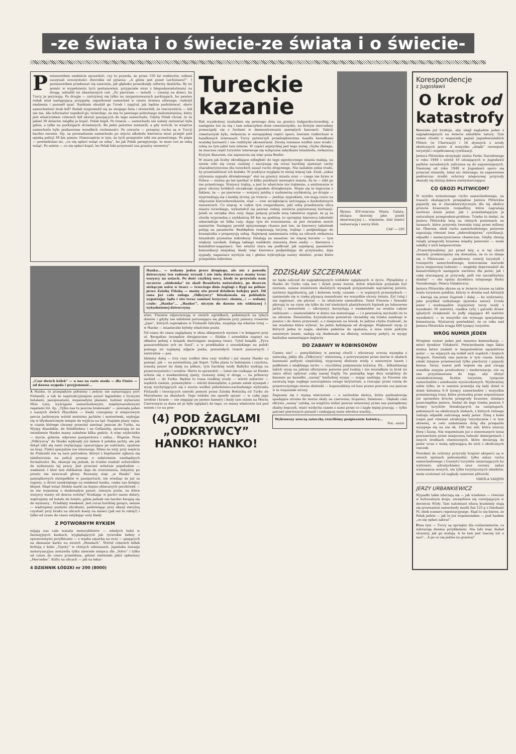-ze świata i o świecie-ze świata i o świecie-
Postanowiłem osobiście sprawdzić, czy to prawda, że przez 150 lat rozbiorów, sułtani zaczynali uroczystości dworskie od pytania: „A gdzie jest poseł Lechistanu?”. I postanowiłem przekonać się naocznie, jak głęboko przeniknęły reformy Atatürka. By mi pomóc w wypełnieniu tych postanowień, przyjaciele wraz z błogosławieństwami na drogę, udzielili mi zbawiennych rad. „Po pierwsze — mówili — uważaj na dzieci, bo Turcy je porywają. Po drugie — zatrzymuj się tylko na zorganizowanych parkingach, bo pewien rodak miał następującą przygodę: zaparkował samochód w cieniu drzewa oliwnego, rozłożył siedzenia i poszedł spać. Rankiem obudził go Turek i zapytał, jak będzie podróżować, skoro samochodowi brak kół? Rodak wygramolił się ze swojego fiata i stwierdził, że rzeczywiście — kół nie ma. Ale informator uspokoił go, twierdząc, że zna tu pewnego pobożnego mahometanina, który jest właścicielem czterech kół akurat pasujących do tego samochodu. Gdyby Polak chciał, to za jakieś 30 dolarów mógłby je kupić. Polak kupił. Po trzecie — samochodu nie należy zostawiać byle gdzie, a tylko na parkingach strzeżonych. Bo jedni państwo zostawili, a gdy wrócili, to wnętrze samochodu było pozbawione wszelkich ruchomości. Po czwarte — przepisy ruchu są w Turcji bardzo surowe. Np. za prowadzenie samochodu po użyciu alkoholu kierowca musi przejść pod opieką policji 30 km pieszo. Nieszczęście w tym, że tych przepisów nikt nie przestrzega. Po piąte — powiedziano mi, „co się opłaci wziąć ze sobą”, bo jak Polak peregrynuje, to musi coś ze sobą wziąć. Po szóste — co się opłaci kupić, bo Polak lubi przywozić zza granicy suweniry”.
Tureckie kazanie
Tak wyszkolony znalazłem się pewnego dnia na granicy bułgarsko-tureckiej, a następnie tuż za nią i tam zobaczyłem duże cmentarzysko, na którym mercedesy przescigały się z fordami w demonstrowaniu pomiętych karoserii. Takich cmentarzysk było, zwłaszcza w europejskiej części sporo, bowiem rozkochani w handlowych interesach Turcy potworzyli przedsiębiorstwa handlu kawałkami ocalałej karoserii i nie rozbitymi akcesoriami. Zwożą rozsiane wzdłuż szos wraki i robią na tym jakiś tam interes. W części azjatyckiej jest tego mniej, chyba dlatego, że znaczna część turystów interesuje się wyłącznie zabytkami Istambułu, zwłaszcza Krytym Bazarem, nie zapuszcza się więc poza Bosfor.
W miarę jak liczby określające odległość do tego egzotycznego miasta maleją, na szosie robi się coraz ciaśniej i zaczynają się coraz bardziej ujawniać cechy charakterystyczne dla tureckich zasad ruchu drogowego. Nie zadałem sobie trudu, by przestudiować ich kodeks. W praktyce wygląda to mniej więcej tak. Znak „zakaz używania sygnału dźwiękowego” stoi na granicy miasta oraz — czego nie bywa w Polsce — można go też spotkać w kilku punktach wewnątrz miasta. Za to — nikt go nie przestrzega. Wszyscy trąbią, a jest to właściwie nie trąbienie, a emitowanie w gwar uliczny krótkich szczęknięć sygnałem dźwiękowym. Wiąże się to logicznie z faktem, że — po pierwsze — wszyscy jeżdżą z nadmierną szybkością, po drugie — wyprzedzają się z każdej strony, po trzecie — jeżdżąc zygzakiem, nie mają czasu na włączanie kierunkowskazów, stąd — owe szczęknięcia ostrzegają o karkołomnych manewrach. Co więcej, w całym tym rozgardiaszu, jaki sobą przedstawia ulica miasta tureckiego, wykształcił się pewien rodzaj swoiście pojmowanej kurtuazji. Jeżeli za szczękę dwa razy, dając jadącej przede mną taksówce sygnał, że ją za chwilę wyprzedzę z szybkością 80 km na godzinę, to uprzejmy kierowca taksówki odszczekuje mi kilka razy, dając tym do zrozumienia, że jest świadom moich zamiarów. Następny powód opisywanego chaosu jest ten, że kierowcy taksówek polują na pasażerów. Bezbłędnie rozpoznają turystę, trąbiąc i podjeżdżając do krawężnika z propozycją usług. Najwięcej zamieszania robią na ulicach zwłaszcza Istambułu prywatne mikrobusy. Działają na zasadzie: im więcej kursów — tym większy zarobek. Załogę takiego wehikułu stanowią dwie osoby — kierowca i konduktor-naganiacz. Ten ostatni stara się podkraść jak najwięcej pasażerów komunikacji miejskiej, kiedy więc kierowca podjeżdżając do przystanku, daje sygnały, naganiacz wychyla się i głośno wykrzykuje nazwy dzielnic, przez które przejeżdża mikrobus.
Słynna XIV-wieczna Wieża Galata, służąca dawniej jako punkt obserwacyjny i... więzienie, dziś mieści restaurację i nocny klub.
CAF — UPI
„Czar dwóch kółek” — u nas na razie moda — dla Finów — od dawna wygoda i przyjemność...
A Hanko, to przepięknie położony i jedyny nie zamarzający port Finlandii, a tak że najatrakcyjniejsze ponoć kąpielisko z licznymi hotelami, pensjonatami, wspaniałymi plażami, tudzież wyborami Miss Lata, wyścigami samochodowymi, międzynarodowymi regatami itd. itp. „Tylko nas tu jeszcze brakowało” — powiada jeden z naszych dwóch Zbyszków — kiedy cumujemy w miejscowym porcie jachtowym wśród mnóstwa jachtów i motorówek, szykując się w błyskawicznym tempie do wyjścia na ląd. Napięte plany rejsu, w czasie którego chcemy przecież zawinąć jeszcze do Turku, na Wyspy Alandzkie, do Sztokholmu i na Gotlandię, sprawiają że na zwiedzenie Hanko mamy zaledwie kilka godzin. A więc szybciutko — mycie, golenie, odprawa paszportowa i celna... Wiąsnie. Poza „Odkrywcą” do Hanko wpłynęły już dalsze 4 polskie jachty, ale jak dotąd nikt się nami (wyłączając spacerujące po nabrzeżu, opalone na brąz, Finki) specjalnie nie interesuje. Mimo że wizy przy wejściu do Finlandii nie są nam potrzebne, któryś z kapitanów zgłasza się telefonicznie na policji prosząc o załatwienie niezbędnych formalności. Ba, okazuje się jednak, że trudno znaleźć ochotników do wykonania tej pracy. Jest przecież sobotnie popołudnie — weekend. I ktoś tam delikatnie daje do zrozumienia, żebyśmy po prostu nie zawracali głowy. Ruszamy więc „w Hanko” bez pamiątkowych stempelków w paszportach, nie wiedząc że już za rogiem, u drzwi zamkniętego na weekend banku, czeka nas kolejny kłopot. Skąd wziąć fińskie marki na kupno obiecanych pocztówek — że nie wspomnę o doskonałym ponoć, zimnym piwie, na które wszyscy mamy od dawna ochotę? Ściskając w garści nasze dolary, wędrujemy od hotelu do hotelu, gdzie jednak nie bardzo kwapią się do wymiany... Przeklęty weekend. Jest coraz bardziej gorąco, sennie — wędrujemy pustymi uliczkami, podziwiając przy okazji sterylną czystość przy braku na ulicach koszy na śmieci (jak oni to robią?) i tylko od czasu do czasu zatykając uszy kiedy
Z POTWORNYM RYKIEM
mijają nas całe watahy motocyklistów — młodych ludzi w fantazyjnych kaskach, wyglądających jak rycerskie hełmy z opuszczonymi przyłbicami — z wąska szparką na oczy — gnających na złamanie karku na swoich „Hondach”. Wśród czterech kółek królują z kolei „Toyoty” w różnych odmianach. Japońska inwazja motoryzacyjna zostawiła tylko niewiele miejsca dla „Volvo” i tylko od czasu do czasu przemknie, gdzieś nieśmiało jakiś spłoszony „Mercedes”. Kultu na ulicach — jak na lekar-
Hanko... — wołamy jeden przez drugiego, ale nie z powodu dziewczyny ten radosny wrzask i nie imię dziewczęce mamy teraz wszyscy na ustach. Po dość ciężkiej nocy, kiedy to przywiała nam szczerze „siódemka” (w skali Beauforta naturalnie), po deszczu siekącym osiro w twarz — trzeciego dnia żeglugi z Rygi na północ przez Zatokę Fińską — mamy oto przed dziobem kolejny port. Od rana już cała załoga „Odkrywcy” biwakowała na pokładzie wypatrując lądu i oto teraz zamiast krzyczeć: ziemia...! — wołamy czule: „Hanko”... „Hanko!”, niczym do dawno nie widzianej i wytęsknionej dziewczyny.
stwo. Finowie odpoczywają w swoich ogródkach, położonych na tyłach domów i gdyby nie młodzież poruszająca się głównie przy pomocy rowerów „Jopo”, których największa w Finlandii fabryka, znajduje się właśnie tutaj — w Hanko — miasteczko byłoby właściwie puste.
Od czasu do czasu zaglądamy w okna sklepowych wystaw i w księgarni przy ul. Bergattan (wszędzie dwujęzyczne — fińskie i szwedzkie napisy) na okładce jednej z książek dostrzegam znajomą twarz. Tytuł książki: „Fyva pansarsoldaten och en fund”, a w przekładzie z szwedzkiego na polski pomaga mi najlepiej zdjęcie Janka, pozostałych trzech pancernych i naturalnie — psa.
Idziemy dalej — trzy razy wzdłuż dwa razy wzdłuż i już znamy Hanko na pamięć, jak — no powiedzmy, jak Sopot. Tylko plaża tu ładniejsza i czystsza, zresztą ponoć im dalej na północ, tym bardziej wody Bałtyku zyskują na przezroczystości i urodzie. Warto to sprawdzić — toteż nie czekając aż Hanko ocknie się z weekendowej sjesty, ruszamy dalej w drogę — na północny zachód — do Turku. Będzie to trasa rzadkiej urody — wśród szkierów — wąskich cieśnin, przesmyków — wśród dziesiątków, a potem setek wysepek i wysp wychylających się z morza wzdłuż południowo-zachodniego wybrzeża Finlandii i tworzących szeroki pomost przez Zatokę Botnicką od Turku do Mariehamn na Alandach. Tego widoku nie sposób opisać — w całej jego urodzie i krasie — nie sięgając po pomoc kamery i kudy tam ratom na Morzu Czerwonym (a dane mi je było oglądać) do tego, co mamy właściwie tuż pod nosem i co na pew-
(4) POD ŻAGLAMI „ODKRYWCY” HANKO! HANKO!
ZDZISŁAW SZCZEPANIAK
no będę zaliczał do najpiękniejszych widoków oglądanych w życiu. Płynęliśmy z Hanko do Turku całą noc i dzień przez morze, które właściwie przestało być morzem, usiane mnóstwem skalistych wysepek przypominało najczęściej jezioro, zarówno łagodnością, jak i kolorem wody, czasem — w węższych przesmykach — zamieniało się w rzekę płynącą meandrami we wszystkie strony świata. Żyć tutaj i nie żeglować, nie pływać — to właściwie niemożliwe. Toteż Finowie i Szwedzi pływają tu na czym się tylko da (od niedużych plastykowych łupinek po luksusowe jachty i motorówki — olbrzymy), korzystają z weekendów na wodzie całymi rodzinami — niemowlaków w domu nie zostawiając — i z pewnością wychodzi im to na zdrowie. Świeżutkie, krystalicznie powietrze chciałoby się trzeba zamknąć w puszce i do domu przywieźć, a z miejscem na biwak, to jedyna chyba trudność, że nie wiadomo które wybrać, bo jedno ładniejsze od drugiego. Większość wysp (z których jedne to nagie, skaliste pałeńnie do opalania, a inne znów pokryte sosnowym lasem, nadają się doskonale na dłuższy, ocieniony pobyt), to wyspy bezludne namawiające żeglarzy
DO ZABAWY W ROBINSONÓW
Czemu nie? — pomyśleliśmy w pewnej chwili i wbrawszy uroczą wysepkę z zatoczką, jakby dla „Odkrywcy” stworzoną, z powrywanymi przez morze w skałach basenami pełnymi cieplutkiej, wygrzanej słońcem wody, z sosnowym lasem i podłożem z miękkiego mchu — rzuciliśmy pośpiesznie kotwicę. Eh... kilkadziesiąt takich wysp na jakimś olbrzymim jeziorze pod Łodzią i nie musiałbym (a brak mi nieco słów) opływać całej naszej frajdy. Na pamiątkę tego dnia wzięliśmy do kieszeni po kawałku „naszej” bezludnej wyspy — mając nadzieję, że Finowie nie zauważą tego nagłego uszczuplenia swego terytorium, a rzucając przez ramię do przezroczystego morza złotówki — kupowaliśmy od losu prawo powrotu raz jeszcze w te wspaniałe strony.
Żegnamy się z wyspą wieczorem — o zachodzie słońca, które podmalowuje spadające stromo do morza skały na czerwono, brązowo, fioletowo... Głęboki cień okrywa „naszą” zatokę, na wzgórzu widać jeszcze ustawiony przez nas pamiątkowy skalny kopczyk, wiatr wzdycha razem z nami przez co i żagle lepiej pracują — tylko patrzeć pierwszych gwiazd i czekającej mnie wkrótce wachty...
Wybrawszy uroczą zatoczkę rzuciliśmy pośpiesznie kotwicę...
Fot.: autor
4 DZIENNIK ŁÓDZKI nr 200 (8000)
Korespondencje
z Jugosławii
O krok od katastrofy
Niewiele już brakuje, aby uległ zagładzie jeden z najpiękniejszych na świecie zabytków natury. Tym razem chodzi o wspaniały pejzaż jugosłowiańskich Plitwic (w Chorwacji) i 16 słynnych z urody okolicznych jezior. A wszystko „dzięki” rozwojowi turystyki i współczesnej cywilizacji.
Jeziora Plitwickie otrzymały status Parku Narodowego w roku 1949 i wśród 10 istniejących w Jugosławii parków narodowych zaliczane są do najcenniejszych. Niemniej od roku 1949 w Jugosławii sporo się przecież zmieniło, toteż nic dziwnego, że zapewnione podówczas środki ochrony miejscowej przyrody okazały się dzisiaj dalece niewystarczające.
CO GROZI PLITWICOM?
W wyniku wzmożonego ruchu samochodowego, na trasach okalających przepiękne Jeziora Plitwickie pojawiły się w charakterystycznym dla tej okolicy gruncie krasowym rozpadliny, które zagrażają zarówno dnom jezior, jak i przedzielającym je naturalnym przegrodom-groblom. Trzeba tu dodać, że Jeziora Plitwickie leżą na różnych poziomach na tarasach, które przyroda tworzyła tutaj przez miliony lat. Obecnie, obok ruchu samochodowego, jeziorom zagrażają również inne „dobrodziejstwa” cywilizacji: odpadki i zanieczyszczenia chemiczne. Gdyby dzisiaj runęły przegrody krasowe między jeziorami — woda usłałby z nich bezpowrotnie.
„Przewidywaliśmy już przed laty, a w tej chwili niestety przekonujemy się dowodnie, że to co dzieje się z Plitwicami — gwałtowny rozwój turystyki i transportu samochodowego, nowoczesne warunki życia miejscowej ludności — mogłoby doprowadzić do katastrofalnych następstw zarówno dla jezior, jak i całej otaczającej je przyrody, jeśli nie zaczęlibyśmy działać” — oto opinia dyrektora tutejszego Parku Narodowego, Petera Vidakovicia.
Jeziora Plitwickie słynne są w świecie (znane są także wielu turystom polskim, którzy w drodze nad Adriatyk — kierują się przez Zagrzeb i dalej — ku wybrzeżu), jako przykład unikalnego zjawiska natury. Uroda jezior i wodospadów (najwyższy toczy wody z wysokości 30 metrów), rzadkie ryby i gatunki drzew iglastych (większość to jodły sięgające 40 metrów wysokości) — to wszystko nie wymaga specjalnego komentarza. Wystarczy powiedzieć, że co roku nad Jeziora Plitwickie ściąga 600 tysięcy turystów.
WRÓG NUMER JEDEN
Wrogiem numer jeden jest masowa komunikacja — mówi dyrektor Vidaković. Potwierdzenie tego faktu można łatwo znaleźć w bezpośrednim sąsiedztwie jezior — na wijących się wokół nich wąskich i krętych drogach. Powstały one jeszcze w tym czasie, kiedy szlaki tutejsze przemierzali tylko piechurzy i pojazdy konne. Teraz, nawet jeśli wejmie się pod uwagę wszelkie zasypie przebudowy i modernizacje, nie są one przystosowane do tego, aby służyć zwielokrotnionej liczbie turystów, tysiącom samochodów i autobusów wycieczkowych. Wyobraźmy sobie tylko, że w sezonie przewija się tędy dzień w dzień kolumna 6–8 tysięcy samochodów i wszystkie przemierzają trasy, które prowadzą przez wspomniane już uprzednio kruche przegrody krasowe, dzielące poszczególne jeziora. Dodać do tego trzeba jeszcze 5 tysięcy turystów biwakujących na campingach, położonych na okolicznych stokach, z których różnego rodzaju odpadki zatruwają wody jezior. Zimą z kolei (rejon jest również atrakcyjny turystycznie i w tym okresie), w celu uzdatnienia dróg dla przejazdu wysypuje się na nie ok. 100 ton soli, która niszczy florę i faunę. Nie wspominam już o stosowanych teraz powszechnie przez miejscową ludność detergentach i innych środkach chemicznych, które docierają do jezior wraz z wodą spływającą do nich z okolicznych rzeczek.
Powołani do ochrony przyrody krajowi eksperci są w swoich opiniach jednomyślni: tylko zakaz ruchu samochodowego i tranzytu turystów zmierzających ku wybrzeżu adriatyckiemu oraz surowy zakaz wznoszenia nowych, nie tylko turystycznych obiektów, może uratować od zagłady rezerwat plitwicki.
NIKOLA VADJON
JERZY URBANKIEWICZ
Wypadki takie zdarzają się — jak wiadomo — również w kulturalnym kraju, szczęśliwie się rozwijającym w dorzeczu Wisły. Tam natomiast ofiarą kradzieży stają się przeważnie samochody marki fiat 125 p z literkami PL obok numeru rejestracyjnego. Stąd to się bierze, że Polak jedzie — jak to już wspomniałem — pod hasłem „co się opłaci zabrać”.
Poza tym — Turcy są uprzejmi dla cudzoziemców, co zobrazuję dwoma przykładami. Nie taki więc diabeł straszny, jak go malują. A że tam jest inaczej niż u nas?... A po co się jedzie za granicę?